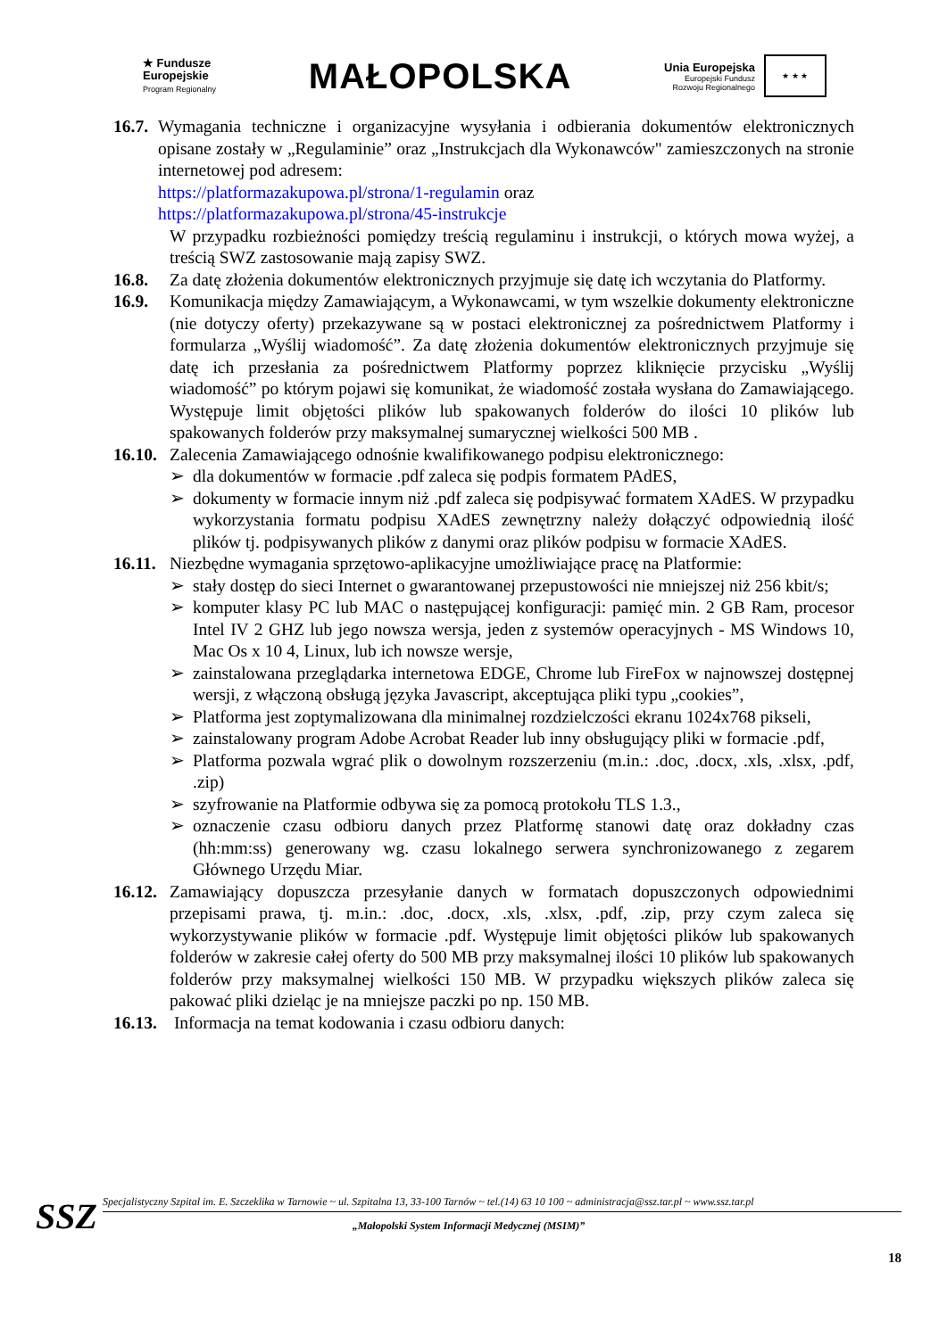★ Fundusze
Europejskie
Program Regionalny
MAŁOPOLSKA
Unia Europejska
Europejski Fundusz
Rozwoju Regionalnego
★ ★ ★
16.7.
Wymagania techniczne i organizacyjne wysyłania i odbierania dokumentów elektronicznych opisane zostały w „Regulaminie” oraz „Instrukcjach dla Wykonawców" zamieszczonych na stronie internetowej pod adresem:
https://platformazakupowa.pl/strona/1-regulamin oraz
https://platformazakupowa.pl/strona/45-instrukcje
W przypadku rozbieżności pomiędzy treścią regulaminu i instrukcji, o których mowa wyżej, a treścią SWZ zastosowanie mają zapisy SWZ.
16.8. Za datę złożenia dokumentów elektronicznych przyjmuje się datę ich wczytania do Platformy.
16.9. Komunikacja między Zamawiającym, a Wykonawcami, w tym wszelkie dokumenty elektroniczne (nie dotyczy oferty) przekazywane są w postaci elektronicznej za pośrednictwem Platformy i formularza „Wyślij wiadomość”. Za datę złożenia dokumentów elektronicznych przyjmuje się datę ich przesłania za pośrednictwem Platformy poprzez kliknięcie przycisku „Wyślij wiadomość” po którym pojawi się komunikat, że wiadomość została wysłana do Zamawiającego. Występuje limit objętości plików lub spakowanych folderów do ilości 10 plików lub spakowanych folderów przy maksymalnej sumarycznej wielkości 500 MB .
16.10.
Zalecenia Zamawiającego odnośnie kwalifikowanego podpisu elektronicznego:
➢ dla dokumentów w formacie .pdf zaleca się podpis formatem PAdES,
➢ dokumenty w formacie innym niż .pdf zaleca się podpisywać formatem XAdES. W przypadku wykorzystania formatu podpisu XAdES zewnętrzny należy dołączyć odpowiednią ilość plików tj. podpisywanych plików z danymi oraz plików podpisu w formacie XAdES.
16.11.
Niezbędne wymagania sprzętowo-aplikacyjne umożliwiające pracę na Platformie:
➢ stały dostęp do sieci Internet o gwarantowanej przepustowości nie mniejszej niż 256 kbit/s;
➢ komputer klasy PC lub MAC o następującej konfiguracji: pamięć min. 2 GB Ram, procesor Intel IV 2 GHZ lub jego nowsza wersja, jeden z systemów operacyjnych - MS Windows 10, Mac Os x 10 4, Linux, lub ich nowsze wersje,
➢ zainstalowana przeglądarka internetowa EDGE, Chrome lub FireFox w najnowszej dostępnej wersji, z włączoną obsługą języka Javascript, akceptująca pliki typu „cookies”,
➢ Platforma jest zoptymalizowana dla minimalnej rozdzielczości ekranu 1024x768 pikseli,
➢ zainstalowany program Adobe Acrobat Reader lub inny obsługujący pliki w formacie .pdf,
➢ Platforma pozwala wgrać plik o dowolnym rozszerzeniu (m.in.: .doc, .docx, .xls, .xlsx, .pdf, .zip)
➢ szyfrowanie na Platformie odbywa się za pomocą protokołu TLS 1.3.,
➢ oznaczenie czasu odbioru danych przez Platformę stanowi datę oraz dokładny czas (hh:mm:ss) generowany wg. czasu lokalnego serwera synchronizowanego z zegarem Głównego Urzędu Miar.
16.12.
Zamawiający dopuszcza przesyłanie danych w formatach dopuszczonych odpowiednimi przepisami prawa, tj. m.in.: .doc, .docx, .xls, .xlsx, .pdf, .zip, przy czym zaleca się wykorzystywanie plików w formacie .pdf. Występuje limit objętości plików lub spakowanych folderów w zakresie całej oferty do 500 MB przy maksymalnej ilości 10 plików lub spakowanych folderów przy maksymalnej wielkości 150 MB. W przypadku większych plików zaleca się pakować pliki dzieląc je na mniejsze paczki po np. 150 MB.
16.13.
Informacja na temat kodowania i czasu odbioru danych:
SSZ
Specjalistyczny Szpital im. E. Szczeklika w Tarnowie ~ ul. Szpitalna 13, 33-100 Tarnów ~ tel.(14) 63 10 100 ~ administracja@ssz.tar.pl ~ www.ssz.tar.pl
„Małopolski System Informacji Medycznej (MSIM)”
18